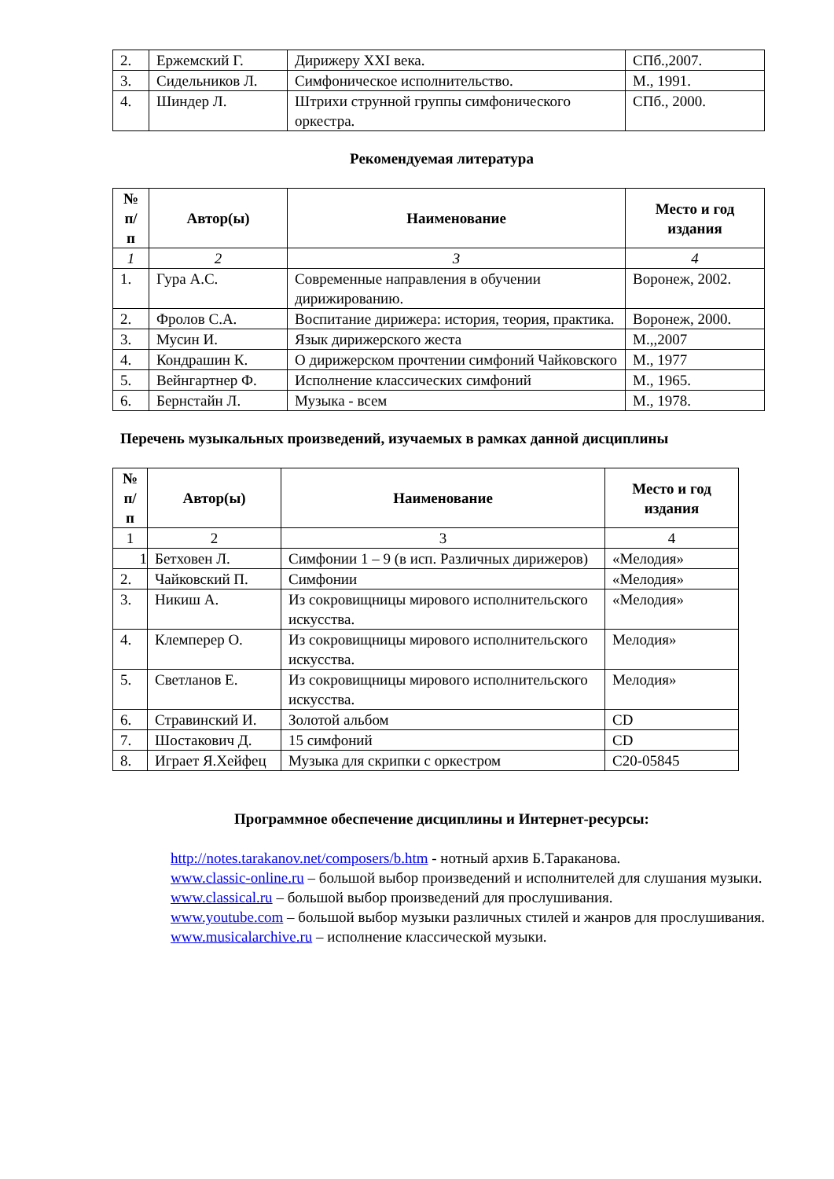| 2. | Ержемский Г. | Дирижеру XXI века. | СПб.,2007. |
| 3. | Сидельников Л. | Симфоническое исполнительство. | М., 1991. |
| 4. | Шиндер Л. | Штрихи струнной группы симфонического оркестра. | СПб., 2000. |
Рекомендуемая литература
| № п/ п | Автор(ы) | Наименование | Место и год издания |
| --- | --- | --- | --- |
| 1 | 2 | 3 | 4 |
| 1. | Гура А.С. | Современные направления в обучении дирижированию. | Воронеж, 2002. |
| 2. | Фролов С.А. | Воспитание дирижера: история, теория, практика. | Воронеж, 2000. |
| 3. | Мусин И. | Язык дирижерского жеста | М.,,2007 |
| 4. | Кондрашин К. | О дирижерском прочтении симфоний Чайковского | М., 1977 |
| 5. | Вейнгартнер Ф. | Исполнение классических симфоний | М., 1965. |
| 6. | Бернстайн Л. | Музыка - всем | М., 1978. |
Перечень музыкальных произведений, изучаемых в рамках данной дисциплины
| № п/ п | Автор(ы) | Наименование | Место и год издания |
| --- | --- | --- | --- |
| 1 | 2 | 3 | 4 |
| 1 | Бетховен Л. | Симфонии 1 – 9 (в исп. Различных дирижеров) | «Мелодия» |
| 2. | Чайковский П. | Симфонии | «Мелодия» |
| 3. | Никиш А. | Из сокровищницы мирового исполнительского искусства. | «Мелодия» |
| 4. | Клемперер О. | Из сокровищницы мирового исполнительского искусства. | Мелодия» |
| 5. | Светланов Е. | Из сокровищницы мирового исполнительского искусства. | Мелодия» |
| 6. | Стравинский И. | Золотой альбом | CD |
| 7. | Шостакович Д. | 15 симфоний | CD |
| 8. | Играет Я.Хейфец | Музыка для скрипки с оркестром | C20-05845 |
Программное обеспечение дисциплины и Интернет-ресурсы:
http://notes.tarakanov.net/composers/b.htm - нотный архив Б.Тараканова.
www.classic-online.ru – большой выбор произведений и исполнителей для слушания музыки.
www.classical.ru – большой выбор произведений для прослушивания.
www.youtube.com – большой выбор музыки различных стилей и жанров для прослушивания.
www.musicalarchive.ru – исполнение классической музыки.